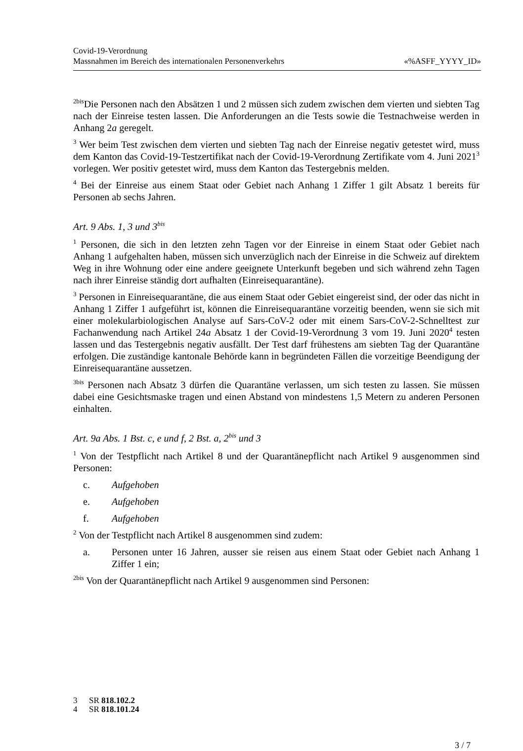Covid-19-Verordnung
Massnahmen im Bereich des internationalen Personenverkehrs «%ASFF_YYYY_ID»
<sup>2bis</sup>Die Personen nach den Absätzen 1 und 2 müssen sich zudem zwischen dem vierten und siebten Tag nach der Einreise testen lassen. Die Anforderungen an die Tests sowie die Testnachweise werden in Anhang 2a geregelt.
<sup>3</sup> Wer beim Test zwischen dem vierten und siebten Tag nach der Einreise negativ getestet wird, muss dem Kanton das Covid-19-Testzertifikat nach der Covid-19-Verordnung Zertifikate vom 4. Juni 2021<sup>3</sup> vorlegen. Wer positiv getestet wird, muss dem Kanton das Testergebnis melden.
<sup>4</sup> Bei der Einreise aus einem Staat oder Gebiet nach Anhang 1 Ziffer 1 gilt Absatz 1 bereits für Personen ab sechs Jahren.
Art. 9 Abs. 1, 3 und 3<sup>bis</sup>
<sup>1</sup> Personen, die sich in den letzten zehn Tagen vor der Einreise in einem Staat oder Gebiet nach Anhang 1 aufgehalten haben, müssen sich unverzüglich nach der Einreise in die Schweiz auf direktem Weg in ihre Wohnung oder eine andere geeignete Unterkunft begeben und sich während zehn Tagen nach ihrer Einreise ständig dort aufhalten (Einreisequarantäne).
<sup>3</sup> Personen in Einreisequarantäne, die aus einem Staat oder Gebiet eingereist sind, der oder das nicht in Anhang 1 Ziffer 1 aufgeführt ist, können die Einreisequarantäne vorzeitig beenden, wenn sie sich mit einer molekularbiologischen Analyse auf Sars-CoV-2 oder mit einem Sars-CoV-2-Schnelltest zur Fachanwendung nach Artikel 24a Absatz 1 der Covid-19-Verordnung 3 vom 19. Juni 2020<sup>4</sup> testen lassen und das Testergebnis negativ ausfällt. Der Test darf frühestens am siebten Tag der Quarantäne erfolgen. Die zuständige kantonale Behörde kann in begründeten Fällen die vorzeitige Beendigung der Einreisequarantäne aussetzen.
<sup>3bis</sup> Personen nach Absatz 3 dürfen die Quarantäne verlassen, um sich testen zu lassen. Sie müssen dabei eine Gesichtsmaske tragen und einen Abstand von mindestens 1,5 Metern zu anderen Personen einhalten.
Art. 9a Abs. 1 Bst. c, e und f, 2 Bst. a, 2<sup>bis</sup> und 3
<sup>1</sup> Von der Testpflicht nach Artikel 8 und der Quarantänepflicht nach Artikel 9 ausgenommen sind Personen:
c. Aufgehoben
e. Aufgehoben
f. Aufgehoben
<sup>2</sup> Von der Testpflicht nach Artikel 8 ausgenommen sind zudem:
a. Personen unter 16 Jahren, ausser sie reisen aus einem Staat oder Gebiet nach Anhang 1 Ziffer 1 ein;
<sup>2bis</sup> Von der Quarantänepflicht nach Artikel 9 ausgenommen sind Personen:
3 SR 818.102.2
4 SR 818.101.24
3 / 7